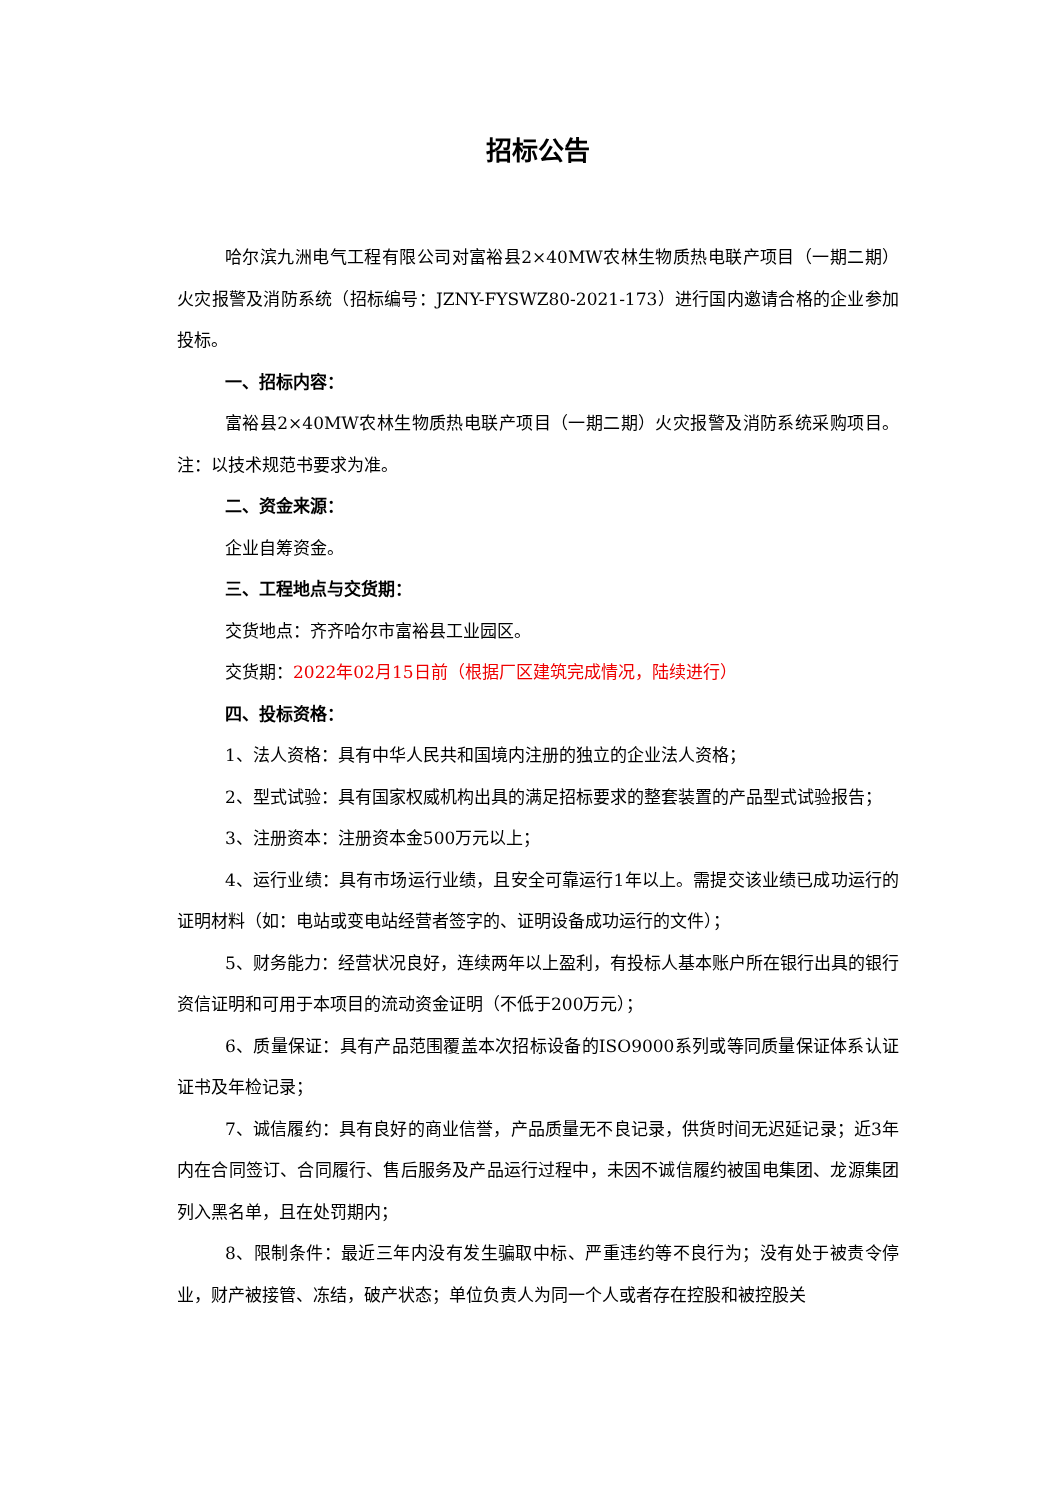招标公告
哈尔滨九洲电气工程有限公司对富裕县2×40MW农林生物质热电联产项目（一期二期）火灾报警及消防系统（招标编号：JZNY-FYSWZ80-2021-173）进行国内邀请合格的企业参加投标。
一、招标内容：
富裕县2×40MW农林生物质热电联产项目（一期二期）火灾报警及消防系统采购项目。注：以技术规范书要求为准。
二、资金来源：
企业自筹资金。
三、工程地点与交货期：
交货地点：齐齐哈尔市富裕县工业园区。
交货期：2022年02月15日前（根据厂区建筑完成情况，陆续进行）
四、投标资格：
1、法人资格：具有中华人民共和国境内注册的独立的企业法人资格；
2、型式试验：具有国家权威机构出具的满足招标要求的整套装置的产品型式试验报告；
3、注册资本：注册资本金500万元以上；
4、运行业绩：具有市场运行业绩，且安全可靠运行1年以上。需提交该业绩已成功运行的证明材料（如：电站或变电站经营者签字的、证明设备成功运行的文件）；
5、财务能力：经营状况良好，连续两年以上盈利，有投标人基本账户所在银行出具的银行资信证明和可用于本项目的流动资金证明（不低于200万元）；
6、质量保证：具有产品范围覆盖本次招标设备的ISO9000系列或等同质量保证体系认证证书及年检记录；
7、诚信履约：具有良好的商业信誉，产品质量无不良记录，供货时间无迟延记录；近3年内在合同签订、合同履行、售后服务及产品运行过程中，未因不诚信履约被国电集团、龙源集团列入黑名单，且在处罚期内；
8、限制条件：最近三年内没有发生骗取中标、严重违约等不良行为；没有处于被责令停业，财产被接管、冻结，破产状态；单位负责人为同一个人或者存在控股和被控股关